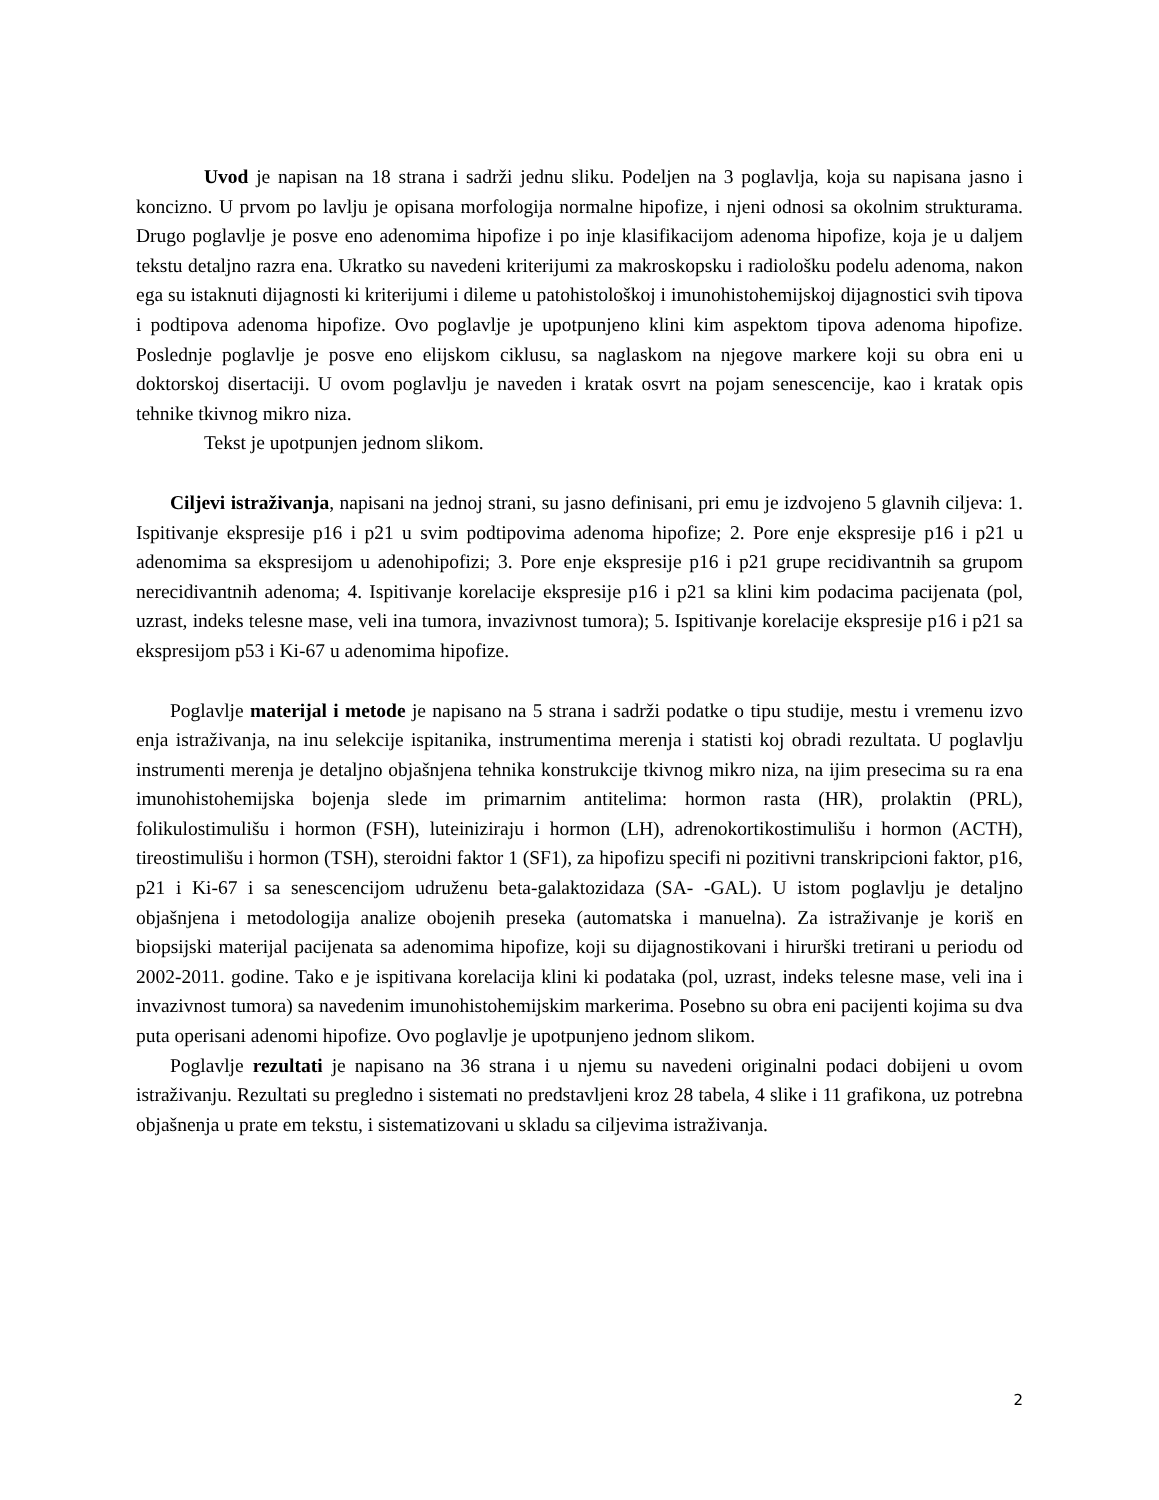Uvod je napisan na 18 strana i sadrži jednu sliku. Podeljen na 3 poglavlja, koja su napisana jasno i koncizno. U prvom po lavlju je opisana morfologija normalne hipofize, i njeni odnosi sa okolnim strukturama. Drugo poglavlje je posve eno adenomima hipofize i po inje klasifikacijom adenoma hipofize, koja je u daljem tekstu detaljno razra ena. Ukratko su navedeni kriterijumi za makroskopsku i radiološku podelu adenoma, nakon ega su istaknuti dijagnosti ki kriterijumi i dileme u patohistološkoj i imunohistohemijskoj dijagnostici svih tipova i podtipova adenoma hipofize. Ovo poglavlje je upotpunjeno klini kim aspektom tipova adenoma hipofize. Poslednje poglavlje je posve eno elijskom ciklusu, sa naglaskom na njegove markere koji su obra eni u doktorskoj disertaciji. U ovom poglavlju je naveden i kratak osvrt na pojam senescencije, kao i kratak opis tehnike tkivnog mikro niza.
Tekst je upotpunjen jednom slikom.
Ciljevi istraživanja, napisani na jednoj strani, su jasno definisani, pri emu je izdvojeno 5 glavnih ciljeva: 1. Ispitivanje ekspresije p16 i p21 u svim podtipovima adenoma hipofize; 2. Pore enje ekspresije p16 i p21 u adenomima sa ekspresijom u adenohipofizi; 3. Pore enje ekspresije p16 i p21 grupe recidivantnih sa grupom nerecidivantnih adenoma; 4. Ispitivanje korelacije ekspresije p16 i p21 sa klini kim podacima pacijenata (pol, uzrast, indeks telesne mase, veli ina tumora, invazivnost tumora); 5. Ispitivanje korelacije ekspresije p16 i p21 sa ekspresijom p53 i Ki-67 u adenomima hipofize.
Poglavlje materijal i metode je napisano na 5 strana i sadrži podatke o tipu studije, mestu i vremenu izvo enja istraživanja, na inu selekcije ispitanika, instrumentima merenja i statisti koj obradi rezultata. U poglavlju instrumenti merenja je detaljno objašnjena tehnika konstrukcije tkivnog mikro niza, na ijim presecima su ra ena imunohistohemijska bojenja slede im primarnim antitelima: hormon rasta (HR), prolaktin (PRL), folikulostimulišu i hormon (FSH), luteiniziraju i hormon (LH), adrenokortikostimulišu i hormon (ACTH), tireostimulišu i hormon (TSH), steroidni faktor 1 (SF1), za hipofizu specifi ni pozitivni transkripcioni faktor, p16, p21 i Ki-67 i sa senescencijom udruženu beta-galaktozidaza (SA- -GAL). U istom poglavlju je detaljno objašnjena i metodologija analize obojenih preseka (automatska i manuelna). Za istraživanje je koriš en biopsijski materijal pacijenata sa adenomima hipofize, koji su dijagnostikovani i hirurški tretirani u periodu od 2002-2011. godine. Tako e je ispitivana korelacija klini ki podataka (pol, uzrast, indeks telesne mase, veli ina i invazivnost tumora) sa navedenim imunohistohemijskim markerima. Posebno su obra eni pacijenti kojima su dva puta operisani adenomi hipofize. Ovo poglavlje je upotpunjeno jednom slikom.
Poglavlje rezultati je napisano na 36 strana i u njemu su navedeni originalni podaci dobijeni u ovom istraživanju. Rezultati su pregledno i sistemati no predstavljeni kroz 28 tabela, 4 slike i 11 grafikona, uz potrebna objašnenja u prate em tekstu, i sistematizovani u skladu sa ciljevima istraživanja.
2